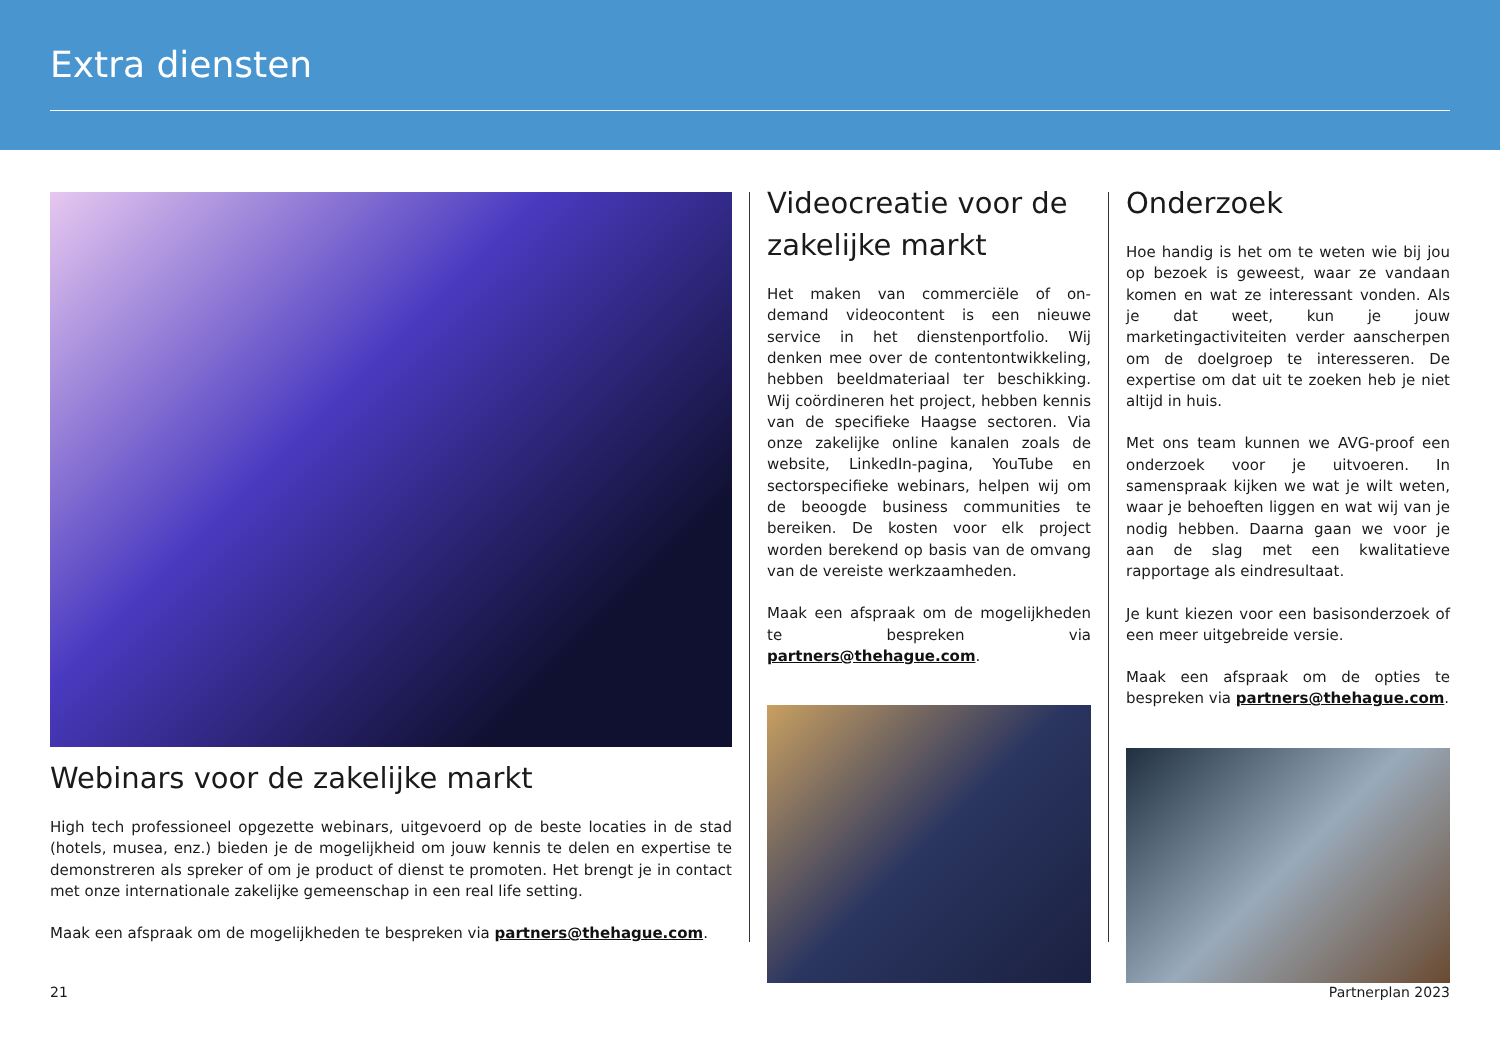Extra diensten
Webinars voor de zakelijke markt
High tech professioneel opgezette webinars, uitgevoerd op de beste locaties in de stad (hotels, musea, enz.) bieden je de mogelijkheid om jouw kennis te delen en expertise te demonstreren als spreker of om je product of dienst te promoten. Het brengt je in contact met onze internationale zakelijke gemeenschap in een real life setting.
Maak een afspraak om de mogelijkheden te bespreken via partners@thehague.com.
Videocreatie voor de zakelijke markt
Het maken van commerciële of on-demand videocontent is een nieuwe service in het dienstenportfolio. Wij denken mee over de contentontwikkeling, hebben beeldmateriaal ter beschikking. Wij coördineren het project, hebben kennis van de specifieke Haagse sectoren. Via onze zakelijke online kanalen zoals de website, LinkedIn-pagina, YouTube en sectorspecifieke webinars, helpen wij om de beoogde business communities te bereiken. De kosten voor elk project worden berekend op basis van de omvang van de vereiste werkzaamheden.
Maak een afspraak om de mogelijkheden te bespreken via partners@thehague.com.
Onderzoek
Hoe handig is het om te weten wie bij jou op bezoek is geweest, waar ze vandaan komen en wat ze interessant vonden. Als je dat weet, kun je jouw marketingactiviteiten verder aanscherpen om de doelgroep te interesseren. De expertise om dat uit te zoeken heb je niet altijd in huis.
Met ons team kunnen we AVG-proof een onderzoek voor je uitvoeren. In samenspraak kijken we wat je wilt weten, waar je behoeften liggen en wat wij van je nodig hebben. Daarna gaan we voor je aan de slag met een kwalitatieve rapportage als eindresultaat.
Je kunt kiezen voor een basisonderzoek of een meer uitgebreide versie.
Maak een afspraak om de opties te bespreken via partners@thehague.com.
21 Partnerplan 2023